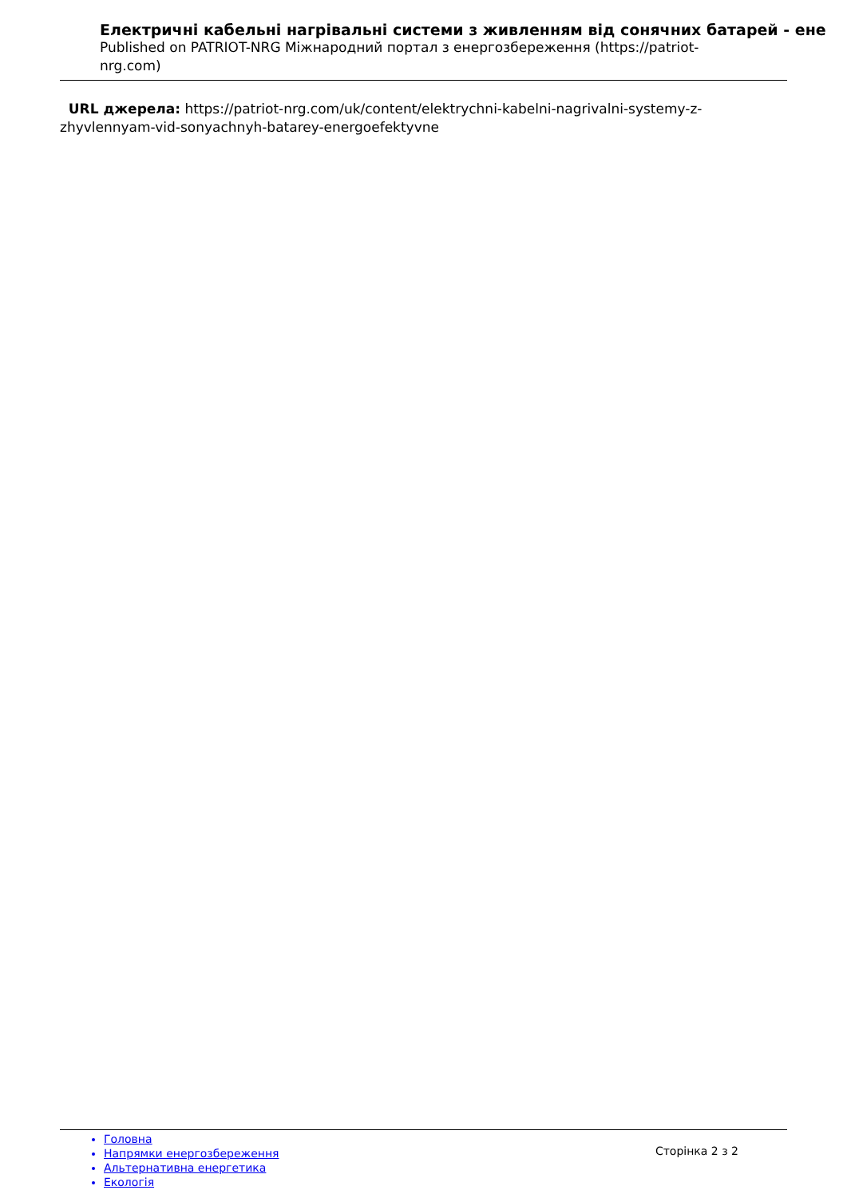Електричні кабельні нагрівальні системи з живленням від сонячних батарей - ене
Published on PATRIOT-NRG Міжнародний портал з енергозбереження (https://patriot-nrg.com)
URL джерела: https://patriot-nrg.com/uk/content/elektrychni-kabelni-nagrivalni-systemy-z-zhyvlennyam-vid-sonyachnyh-batarey-energoefektyvne
Головна
Напрямки енергозбереження
Альтернативна енергетика
Екологія
Сторінка 2 з 2